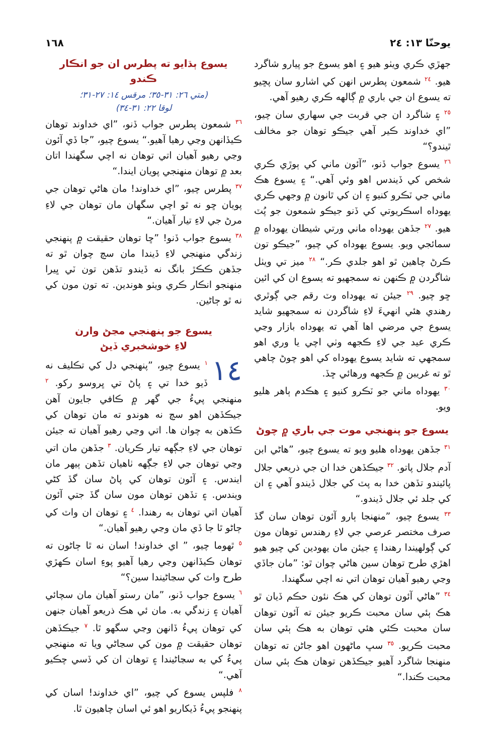يوحنّا ١٣: ٢٤ ١٦٨
جهڙي ڪري ويٺو هيو ۽ اهو يسوع جو پيارو شاگرد هيو. <sup>٢٤</sup> شمعون پطرس انهن کي اشارو سان پڇيو ته يسوع ان جي باري ۾ ڳالهه ڪري رهيو آهي.
<sup>٢٥</sup> ۽ شاگرد ان جي قربت جي سهاري سان چيو، ”اي خداوند ڪير آهي جيڪو توهان جو مخالف ٿيندو؟“
<sup>٢٦</sup> يسوع جواب ڏنو، ”آئون ماني کي ٻوڙي ڪري شخص کي ڏيندس اهو وئي آهي.“ ۽ يسوع هڪ ماني جي ٽڪرو کنيو ۽ ان کي ٿانون ۾ وجهي ڪري يهوداه اسڪريوتي کي ڏنو جيڪو شمعون جو پُٽ هيو. <sup>٢٧</sup> جڏهن يهوداه ماني ورتي شيطان يهوداه ۾ سمائجي ويو. يسوع يهوداه کي چيو، ”جيڪو تون ڪرڻ چاهين ٿو اهو جلدي ڪر.“ <sup>٢٨</sup> ميز تي ويٺل شاگردن ۾ ڪنهن نه سمجهيو ته يسوع ان کي ائين ڇو چيو. <sup>٢٩</sup> جيئن ته يهوداه وٽ رقم جي ڳوٿري رهندي هئي انهيءَ لاءِ شاگردن نه سمجهيو شايد يسوع جي مرضي اها آهي ته يهوداه بازار وڃي ڪري عيد جي لاءِ ڪجهه وٺي اچي يا وري اهو سمجهي ته شايد يسوع يهوداه کي اهو چوڻ چاهي ٿو ته غريبن ۾ ڪجهه ورهائي ڇڏ.
<sup>٣٠</sup> يهوداه ماني جو ٽڪرو کنيو ۽ هڪدم ٻاهر هليو ويو.
يسوع جو پنهنجي موت جي باري ۾ چوڻ
<sup>٣١</sup> جڏهن يهوداه هليو ويو ته يسوع چيو، ”هاڻي ابن آدم جلال پاتو. <sup>٣٢</sup> جيڪڏهن خدا ان جي ذريعي جلال پائيندو تڏهن خدا به پٽ کي جلال ڏيندو آهي ۽ ان کي جلد ئي جلال ڏيندو.“
<sup>٣٣</sup> يسوع چيو، ”منهنجا ٻارو آئون توهان سان گڏ صرف مختصر عرصي جي لاءِ رهندس توهان مون کي ڳولهيندا رهندا ۽ جيئن مان يهودين کي چيو هيو اهڙي طرح توهان سين هاڻي چوان ٿو: ”مان جاڏي وڃي رهيو آهيان توهان اتي نه اچي سگهندا.
<sup>٣٤</sup> ”هاڻي آئون توهان کي هڪ نئون حڪم ڏيان ٿو هڪ ٻئي سان محبت ڪريو جيئن ته آئون توهان سان محبت ڪئي هئي توهان به هڪ ٻئي سان محبت ڪريو. <sup>٣٥</sup> سڀ ماڻهون اهو جاڻن ته توهان منهنجا شاگرد آهيو جيڪڏهن توهان هڪ ٻئي سان محبت ڪندا.“
يسوع ٻڌايو ته پطرس ان جو انڪار ڪندو
(متي ٢٦: ٣١-٣٥؛ مرقس ١٤: ٢٧-٣١؛
لوقا ٢٢: ٣١-٣٤)
<sup>٣٦</sup> شمعون پطرس جواب ڏنو، ”اي خداوند توهان ڪيڏانهن وڃي رهيا آهيو.“ يسوع چيو، ”جا ڏي آئون وڃي رهيو آهيان اتي توهان نه اچي سگهندا اتان بعد ۾ توهان منهنجي پويان ايندا.“
<sup>٣٧</sup> پطرس چيو، ”اي خداوند! مان هاڻي توهان جي پويان ڇو نه ٿو اچي سگهان مان توهان جي لاءِ مرڻ جي لاءِ تيار آهيان.“
<sup>٣٨</sup> يسوع جواب ڏنو! ”ڇا توهان حقيقت ۾ پنهنجي زندگي منهنجي لاءِ ڏيندا مان سچ چوان ٿو ته جڏهن ڪڪڙ بانگ نه ڏيندو تڏهن تون ٽي ڀيرا منهنجو انڪار ڪري ويٺو هوندين. ته تون مون کي نه ٿو ڄاڻين.
يسوع جو پنهنجي مڃڻ وارن
لاءِ خوشخبري ڏيڻ
١٤<sup>١</sup> يسوع چيو، ”پنهنجي دل کي تڪليف نه ڏيو خدا تي ۽ پاڻ تي ڀروسو رکو. <sup>٢</sup> منهنجي پيءُ جي گهر ۾ ڪافي جايون آهن جيڪڏهن اهو سچ نه هوندو ته مان توهان کي ڪڏهن به چوان ها. اتي وڃي رهيو آهيان ته جيئن توهان جي لاءِ جڳهه تيار ڪريان. <sup>٣</sup> جڏهن مان اتي وڃي توهان جي لاءِ جڳهه ٺاهيان تڏهن ٻيهر مان ايندس. ۽ آئون توهان کي پاڻ سان گڏ کڻي ويندس. ۽ تڏهن توهان مون سان گڏ جتي آئون آهيان اتي توهان به رهندا. <sup>٤</sup> ۽ توهان ان واٽ کي ڄاڻو ٿا جا ڏي مان وڃي رهيو آهيان.“
<sup>٥</sup> ٿهوما چيو، ” اي خداوند! اسان نه ٿا ڄاڻون ته توهان ڪيڏانهن وڃي رهيا آهيو پوءِ اسان ڪهڙي طرح واٽ کي سڃاڻيندا سين؟“
<sup>٦</sup> يسوع جواب ڏنو، ”مان رستو آهيان مان سچائي آهيان ۽ زندگي به. مان ئي هڪ ذريعو آهيان جنهن کي توهان پيءُ ڏانهن وڃي سگهو ٿا. <sup>٧</sup> جيڪڏهن توهان حقيقت ۾ مون کي سڃاڻي ويا ته منهنجي پيءُ کي به سڃاڻيندا ۽ توهان ان کي ڏسي چڪيو آهي.“
<sup>٨</sup> فلپس يسوع کي چيو، ”اي خداوند! اسان کي پنهنجو پيءُ ڏيکاريو اهو ئي اسان چاهيون ٿا.